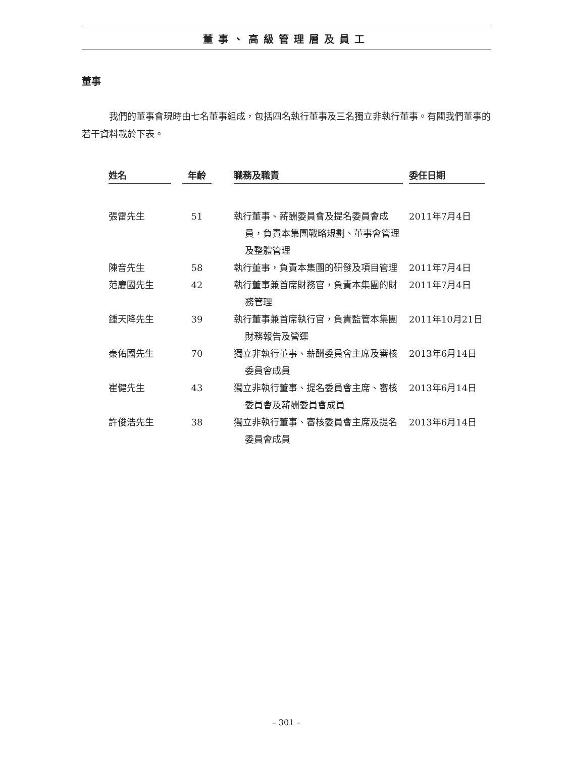董事、高級管理層及員工
董事
我們的董事會現時由七名董事組成，包括四名執行董事及三名獨立非執行董事。有關我們董事的若干資料載於下表。
| 姓名 | | 年齡 | | 職務及職責 | | 委任日期 |
| 張雷先生 | | 51 | | 執行董事、薪酬委員會及提名委員會成員，負責本集團戰略規劃、董事會管理及整體管理 | | 2011年7月4日 |
| 陳音先生 | | 58 | | 執行董事，負責本集團的研發及項目管理 | | 2011年7月4日 |
| 范慶國先生 | | 42 | | 執行董事兼首席財務官，負責本集團的財務管理 | | 2011年7月4日 |
| 鍾天降先生 | | 39 | | 執行董事兼首席執行官，負責監管本集團財務報告及營運 | | 2011年10月21日 |
| 秦佑國先生 | | 70 | | 獨立非執行董事、薪酬委員會主席及審核委員會成員 | | 2013年6月14日 |
| 崔健先生 | | 43 | | 獨立非執行董事、提名委員會主席、審核委員會及薪酬委員會成員 | | 2013年6月14日 |
| 許俊浩先生 | | 38 | | 獨立非執行董事、審核委員會主席及提名委員會成員 | | 2013年6月14日 |
– 301 –